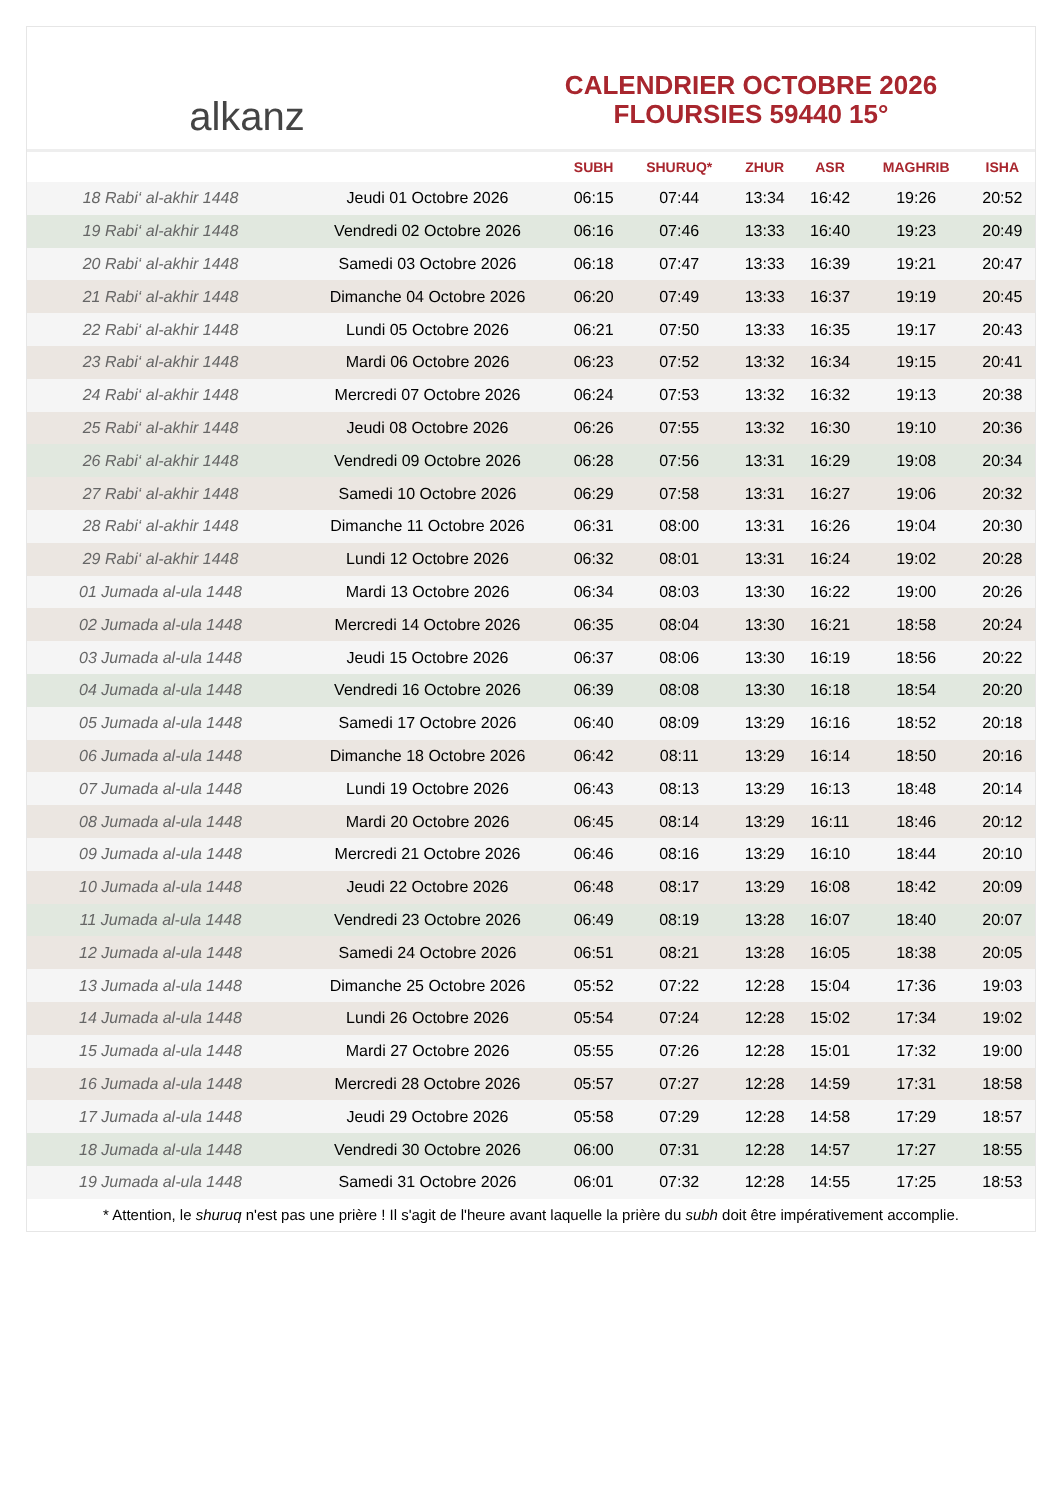alkanz
CALENDRIER OCTOBRE 2026
FLOURSIES 59440 15°
| | | SUBH | SHURUQ* | ZHUR | ASR | MAGHRIB | ISHA |
| --- | --- | --- | --- | --- | --- | --- | --- |
| 18 Rabi‘ al-akhir 1448 | Jeudi 01 Octobre 2026 | 06:15 | 07:44 | 13:34 | 16:42 | 19:26 | 20:52 |
| 19 Rabi‘ al-akhir 1448 | Vendredi 02 Octobre 2026 | 06:16 | 07:46 | 13:33 | 16:40 | 19:23 | 20:49 |
| 20 Rabi‘ al-akhir 1448 | Samedi 03 Octobre 2026 | 06:18 | 07:47 | 13:33 | 16:39 | 19:21 | 20:47 |
| 21 Rabi‘ al-akhir 1448 | Dimanche 04 Octobre 2026 | 06:20 | 07:49 | 13:33 | 16:37 | 19:19 | 20:45 |
| 22 Rabi‘ al-akhir 1448 | Lundi 05 Octobre 2026 | 06:21 | 07:50 | 13:33 | 16:35 | 19:17 | 20:43 |
| 23 Rabi‘ al-akhir 1448 | Mardi 06 Octobre 2026 | 06:23 | 07:52 | 13:32 | 16:34 | 19:15 | 20:41 |
| 24 Rabi‘ al-akhir 1448 | Mercredi 07 Octobre 2026 | 06:24 | 07:53 | 13:32 | 16:32 | 19:13 | 20:38 |
| 25 Rabi‘ al-akhir 1448 | Jeudi 08 Octobre 2026 | 06:26 | 07:55 | 13:32 | 16:30 | 19:10 | 20:36 |
| 26 Rabi‘ al-akhir 1448 | Vendredi 09 Octobre 2026 | 06:28 | 07:56 | 13:31 | 16:29 | 19:08 | 20:34 |
| 27 Rabi‘ al-akhir 1448 | Samedi 10 Octobre 2026 | 06:29 | 07:58 | 13:31 | 16:27 | 19:06 | 20:32 |
| 28 Rabi‘ al-akhir 1448 | Dimanche 11 Octobre 2026 | 06:31 | 08:00 | 13:31 | 16:26 | 19:04 | 20:30 |
| 29 Rabi‘ al-akhir 1448 | Lundi 12 Octobre 2026 | 06:32 | 08:01 | 13:31 | 16:24 | 19:02 | 20:28 |
| 01 Jumada al-ula 1448 | Mardi 13 Octobre 2026 | 06:34 | 08:03 | 13:30 | 16:22 | 19:00 | 20:26 |
| 02 Jumada al-ula 1448 | Mercredi 14 Octobre 2026 | 06:35 | 08:04 | 13:30 | 16:21 | 18:58 | 20:24 |
| 03 Jumada al-ula 1448 | Jeudi 15 Octobre 2026 | 06:37 | 08:06 | 13:30 | 16:19 | 18:56 | 20:22 |
| 04 Jumada al-ula 1448 | Vendredi 16 Octobre 2026 | 06:39 | 08:08 | 13:30 | 16:18 | 18:54 | 20:20 |
| 05 Jumada al-ula 1448 | Samedi 17 Octobre 2026 | 06:40 | 08:09 | 13:29 | 16:16 | 18:52 | 20:18 |
| 06 Jumada al-ula 1448 | Dimanche 18 Octobre 2026 | 06:42 | 08:11 | 13:29 | 16:14 | 18:50 | 20:16 |
| 07 Jumada al-ula 1448 | Lundi 19 Octobre 2026 | 06:43 | 08:13 | 13:29 | 16:13 | 18:48 | 20:14 |
| 08 Jumada al-ula 1448 | Mardi 20 Octobre 2026 | 06:45 | 08:14 | 13:29 | 16:11 | 18:46 | 20:12 |
| 09 Jumada al-ula 1448 | Mercredi 21 Octobre 2026 | 06:46 | 08:16 | 13:29 | 16:10 | 18:44 | 20:10 |
| 10 Jumada al-ula 1448 | Jeudi 22 Octobre 2026 | 06:48 | 08:17 | 13:29 | 16:08 | 18:42 | 20:09 |
| 11 Jumada al-ula 1448 | Vendredi 23 Octobre 2026 | 06:49 | 08:19 | 13:28 | 16:07 | 18:40 | 20:07 |
| 12 Jumada al-ula 1448 | Samedi 24 Octobre 2026 | 06:51 | 08:21 | 13:28 | 16:05 | 18:38 | 20:05 |
| 13 Jumada al-ula 1448 | Dimanche 25 Octobre 2026 | 05:52 | 07:22 | 12:28 | 15:04 | 17:36 | 19:03 |
| 14 Jumada al-ula 1448 | Lundi 26 Octobre 2026 | 05:54 | 07:24 | 12:28 | 15:02 | 17:34 | 19:02 |
| 15 Jumada al-ula 1448 | Mardi 27 Octobre 2026 | 05:55 | 07:26 | 12:28 | 15:01 | 17:32 | 19:00 |
| 16 Jumada al-ula 1448 | Mercredi 28 Octobre 2026 | 05:57 | 07:27 | 12:28 | 14:59 | 17:31 | 18:58 |
| 17 Jumada al-ula 1448 | Jeudi 29 Octobre 2026 | 05:58 | 07:29 | 12:28 | 14:58 | 17:29 | 18:57 |
| 18 Jumada al-ula 1448 | Vendredi 30 Octobre 2026 | 06:00 | 07:31 | 12:28 | 14:57 | 17:27 | 18:55 |
| 19 Jumada al-ula 1448 | Samedi 31 Octobre 2026 | 06:01 | 07:32 | 12:28 | 14:55 | 17:25 | 18:53 |
* Attention, le shuruq n'est pas une prière ! Il s'agit de l'heure avant laquelle la prière du subh doit être impérativement accomplie.